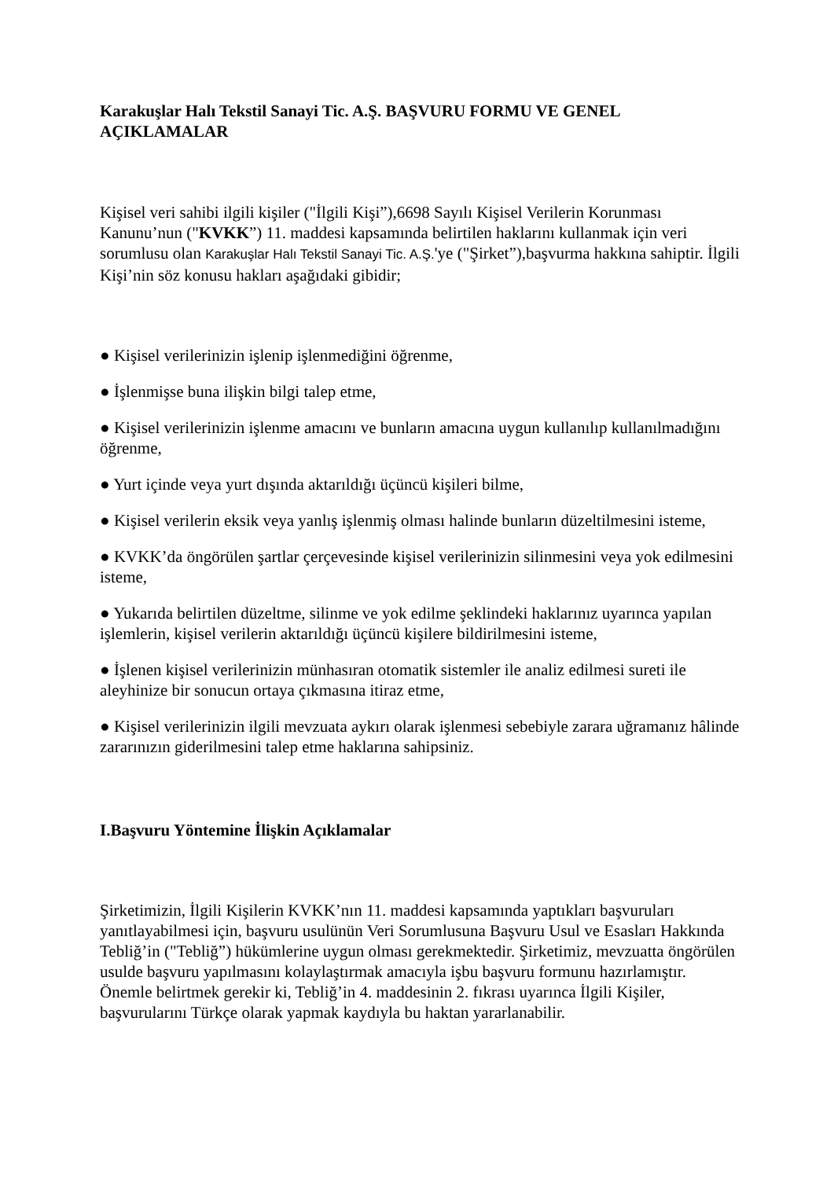Karakuşlar Halı Tekstil Sanayi Tic. A.Ş. BAŞVURU FORMU VE GENEL AÇIKLAMALAR
Kişisel veri sahibi ilgili kişiler ("İlgili Kişi”),6698 Sayılı Kişisel Verilerin Korunması Kanunu’nun ("KVKK”) 11. maddesi kapsamında belirtilen haklarını kullanmak için veri sorumlusu olan Karakuşlar Halı Tekstil Sanayi Tic. A.Ş.'ye ("Şirket”),başvurma hakkına sahiptir. İlgili Kişi’nin söz konusu hakları aşağıdaki gibidir;
● Kişisel verilerinizin işlenip işlenmediğini öğrenme,
● İşlenmişse buna ilişkin bilgi talep etme,
● Kişisel verilerinizin işlenme amacını ve bunların amacına uygun kullanılıp kullanılmadığını öğrenme,
● Yurt içinde veya yurt dışında aktarıldığı üçüncü kişileri bilme,
● Kişisel verilerin eksik veya yanlış işlenmiş olması halinde bunların düzeltilmesini isteme,
● KVKK’da öngörülen şartlar çerçevesinde kişisel verilerinizin silinmesini veya yok edilmesini isteme,
● Yukarıda belirtilen düzeltme, silinme ve yok edilme şeklindeki haklarınız uyarınca yapılan işlemlerin, kişisel verilerin aktarıldığı üçüncü kişilere bildirilmesini isteme,
● İşlenen kişisel verilerinizin münhasıran otomatik sistemler ile analiz edilmesi sureti ile aleyhinize bir sonucun ortaya çıkmasına itiraz etme,
● Kişisel verilerinizin ilgili mevzuata aykırı olarak işlenmesi sebebiyle zarara uğramanız hâlinde zararınızın giderilmesini talep etme haklarına sahipsiniz.
I.Başvuru Yöntemine İlişkin Açıklamalar
Şirketimizin, İlgili Kişilerin KVKK’nın 11. maddesi kapsamında yaptıkları başvuruları yanıtlayabilmesi için, başvuru usulünün Veri Sorumlusuna Başvuru Usul ve Esasları Hakkında Tebliğ’in ("Tebliğ”) hükümlerine uygun olması gerekmektedir. Şirketimiz, mevzuatta öngörülen usulde başvuru yapılmasını kolaylaştırmak amacıyla işbu başvuru formunu hazırlamıştır. Önemle belirtmek gerekir ki, Tebliğ’in 4. maddesinin 2. fıkrası uyarınca İlgili Kişiler, başvurularını Türkçe olarak yapmak kaydıyla bu haktan yararlanabilir.